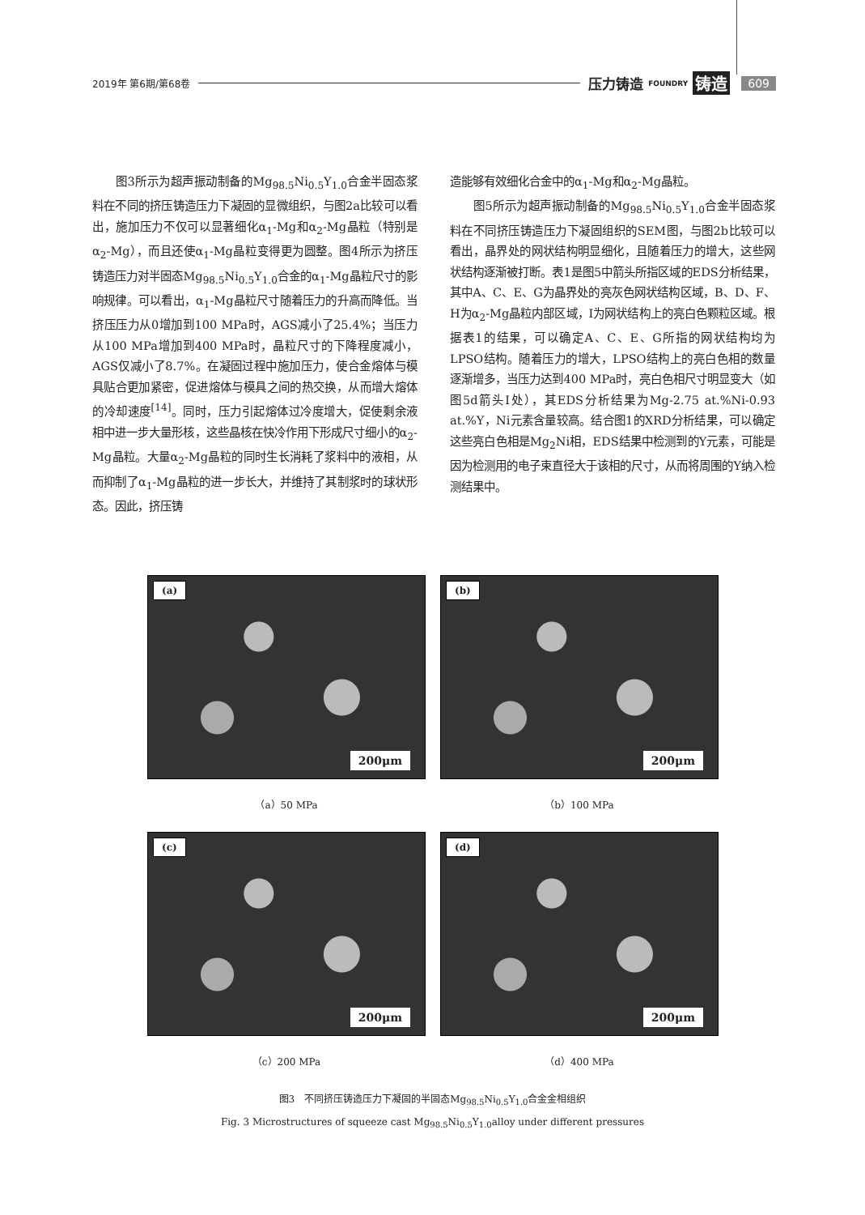2019年 第6期/第68卷 压力铸造 FOUNDRY 铸造 609
图3所示为超声振动制备的Mg<sub>98.5</sub>Ni<sub>0.5</sub>Y<sub>1.0</sub>合金半固态浆料在不同的挤压铸造压力下凝固的显微组织，与图2a比较可以看出，施加压力不仅可以显著细化α<sub>1</sub>-Mg和α<sub>2</sub>-Mg晶粒（特别是α<sub>2</sub>-Mg），而且还使α<sub>1</sub>-Mg晶粒变得更为圆整。图4所示为挤压铸造压力对半固态Mg<sub>98.5</sub>Ni<sub>0.5</sub>Y<sub>1.0</sub>合金的α<sub>1</sub>-Mg晶粒尺寸的影响规律。可以看出，α<sub>1</sub>-Mg晶粒尺寸随着压力的升高而降低。当挤压压力从0增加到100 MPa时，AGS减小了25.4%；当压力从100 MPa增加到400 MPa时，晶粒尺寸的下降程度减小，AGS仅减小了8.7%。在凝固过程中施加压力，使合金熔体与模具贴合更加紧密，促进熔体与模具之间的热交换，从而增大熔体的冷却速度<sup>[14]</sup>。同时，压力引起熔体过冷度增大，促使剩余液相中进一步大量形核，这些晶核在快冷作用下形成尺寸细小的α<sub>2</sub>-Mg晶粒。大量α<sub>2</sub>-Mg晶粒的同时生长消耗了浆料中的液相，从而抑制了α<sub>1</sub>-Mg晶粒的进一步长大，并维持了其制浆时的球状形态。因此，挤压铸
造能够有效细化合金中的α<sub>1</sub>-Mg和α<sub>2</sub>-Mg晶粒。
图5所示为超声振动制备的Mg<sub>98.5</sub>Ni<sub>0.5</sub>Y<sub>1.0</sub>合金半固态浆料在不同挤压铸造压力下凝固组织的SEM图，与图2b比较可以看出，晶界处的网状结构明显细化，且随着压力的增大，这些网状结构逐渐被打断。表1是图5中箭头所指区域的EDS分析结果，其中A、C、E、G为晶界处的亮灰色网状结构区域，B、D、F、H为α<sub>2</sub>-Mg晶粒内部区域，I为网状结构上的亮白色颗粒区域。根据表1的结果，可以确定A、C、E、G所指的网状结构均为LPSO结构。随着压力的增大，LPSO结构上的亮白色相的数量逐渐增多，当压力达到400 MPa时，亮白色相尺寸明显变大（如图5d箭头I处），其EDS分析结果为Mg-2.75 at.%Ni-0.93 at.%Y，Ni元素含量较高。结合图1的XRD分析结果，可以确定这些亮白色相是Mg<sub>2</sub>Ni相，EDS结果中检测到的Y元素，可能是因为检测用的电子束直径大于该相的尺寸，从而将周围的Y纳入检测结果中。
(a)
200μm
（a）50 MPa
(b)
200μm
（b）100 MPa
(c)
200μm
（c）200 MPa
(d)
200μm
（d）400 MPa
图3　不同挤压铸造压力下凝固的半固态Mg<sub>98.5</sub>Ni<sub>0.5</sub>Y<sub>1.0</sub>合金金相组织
Fig. 3 Microstructures of squeeze cast Mg<sub>98.5</sub>Ni<sub>0.5</sub>Y<sub>1.0</sub>alloy under different pressures